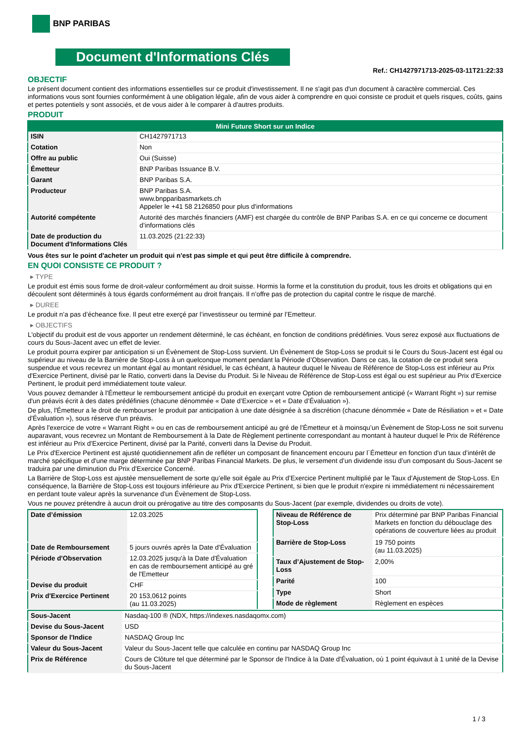BNP PARIBAS
Document d'Informations Clés
Ref.: CH1427971713-2025-03-11T21:22:33
OBJECTIF
Le présent document contient des informations essentielles sur ce produit d'investissement. Il ne s'agit pas d'un document à caractère commercial. Ces informations vous sont fournies conformément à une obligation légale, afin de vous aider à comprendre en quoi consiste ce produit et quels risques, coûts, gains et pertes potentiels y sont associés, et de vous aider à le comparer à d'autres produits.
PRODUIT
| Mini Future Short sur un Indice | |
| --- | --- |
| ISIN | CH1427971713 |
| Cotation | Non |
| Offre au public | Oui (Suisse) |
| Émetteur | BNP Paribas Issuance B.V. |
| Garant | BNP Paribas S.A. |
| Producteur | BNP Paribas S.A. www.bnpparibasmarkets.ch Appeler le +41 58 2126850 pour plus d'informations |
| Autorité compétente | Autorité des marchés financiers (AMF) est chargée du contrôle de BNP Paribas S.A. en ce qui concerne ce document d’informations clés |
| Date de production du Document d'Informations Clés | 11.03.2025 (21:22:33) |
Vous êtes sur le point d'acheter un produit qui n'est pas simple et qui peut être difficile à comprendre.
EN QUOI CONSISTE CE PRODUIT ?
▸ TYPE
Le produit est émis sous forme de droit-valeur conformément au droit suisse. Hormis la forme et la constitution du produit, tous les droits et obligations qui en découlent sont déterminés à tous égards conformément au droit français. Il n’offre pas de protection du capital contre le risque de marché.
▸ DUREE
Le produit n’a pas d’écheance fixe. Il peut etre exerçé par l’investisseur ou terminé par l’Emetteur.
▸ OBJECTIFS
L'objectif du produit est de vous apporter un rendement déterminé, le cas échéant, en fonction de conditions prédéfinies. Vous serez exposé aux fluctuations de cours du Sous-Jacent avec un effet de levier.
Le produit pourra expirer par anticipation si un Évènement de Stop-Loss survient. Un Évènement de Stop-Loss se produit si le Cours du Sous-Jacent est égal ou supérieur au niveau de la Barrière de Stop-Loss à un quelconque moment pendant la Période d’Observation. Dans ce cas, la cotation de ce produit sera suspendue et vous recevrez un montant égal au montant résiduel, le cas échéant, à hauteur duquel le Niveau de Référence de Stop-Loss est inférieur au Prix d'Exercice Pertinent, divisé par le Ratio, converti dans la Devise du Produit. Si le Niveau de Référence de Stop-Loss est égal ou est supérieur au Prix d'Exercice Pertinent, le produit perd immédiatement toute valeur.
Vous pouvez demander à l'Émetteur le remboursement anticipé du produit en exerçant votre Option de remboursement anticipé (« Warrant Right ») sur remise d'un préavis écrit à des dates prédéfinies (chacune dénommée « Date d’Exercice » et « Date d’Évaluation »).
De plus, l'Émetteur a le droit de rembourser le produit par anticipation à une date désignée à sa discrétion (chacune dénommée « Date de Résiliation » et « Date d'Évaluation »), sous réserve d'un préavis.
Après l'exercice de votre « Warrant Right » ou en cas de remboursement anticipé au gré de l'Émetteur et à moinsqu’un Évènement de Stop-Loss ne soit survenu auparavant, vous recevrez un Montant de Remboursement à la Date de Règlement pertinente correspondant au montant à hauteur duquel le Prix de Référence est inférieur au Prix d'Exercice Pertinent, divisé par la Parité, converti dans la Devise du Produit.
Le Prix d'Exercice Pertinent est ajusté quotidiennement afin de refléter un composant de financement encouru par l´Émetteur en fonction d'un taux d’intérêt de marché spécifique et d'une marge déterminée par BNP Paribas Financial Markets. De plus, le versement d’un dividende issu d’un composant du Sous-Jacent se traduira par une diminution du Prix d'Exercice Concerné.
La Barrière de Stop-Loss est ajustée mensuellement de sorte qu’elle soit égale au Prix d’Exercice Pertinent multiplié par le Taux d’Ajustement de Stop-Loss. En conséquence, la Barrière de Stop-Loss est toujours inférieure au Prix d'Exercice Pertinent, si bien que le produit n'expire ni immédiatement ni nécessairement en perdant toute valeur après la survenance d'un Évènement de Stop-Loss.
Vous ne pouvez prétendre à aucun droit ou prérogative au titre des composants du Sous-Jacent (par exemple, dividendes ou droits de vote).
| Date d’émission | 12.03.2025 |
| Date de Remboursement | 5 jours ouvrés après la Date d'Évaluation |
| Période d'Observation | 12.03.2025 jusqu'à la Date d'Évaluation en cas de remboursement anticipé au gré de l'Emetteur |
| Devise du produit | CHF |
| Prix d'Exercice Pertinent | 20 153,0612 points (au 11.03.2025) |
| Niveau de Référence de Stop-Loss | Prix déterminé par BNP Paribas Financial Markets en fonction du débouclage des opérations de couverture liées au produit |
| Barrière de Stop-Loss | 19 750 points (au 11.03.2025) |
| Taux d’Ajustement de Stop-Loss | 2,00% |
| Parité | 100 |
| Type | Short |
| Mode de règlement | Règlement en espèces |
| Sous-Jacent | Nasdaq-100 ® (NDX, https://indexes.nasdaqomx.com) |
| Devise du Sous-Jacent | USD |
| Sponsor de l'Indice | NASDAQ Group Inc |
| Valeur du Sous-Jacent | Valeur du Sous-Jacent telle que calculée en continu par NASDAQ Group Inc |
| Prix de Référence | Cours de Clôture tel que déterminé par le Sponsor de l'Indice à la Date d'Évaluation, où 1 point équivaut à 1 unité de la Devise du Sous-Jacent |
1 / 3